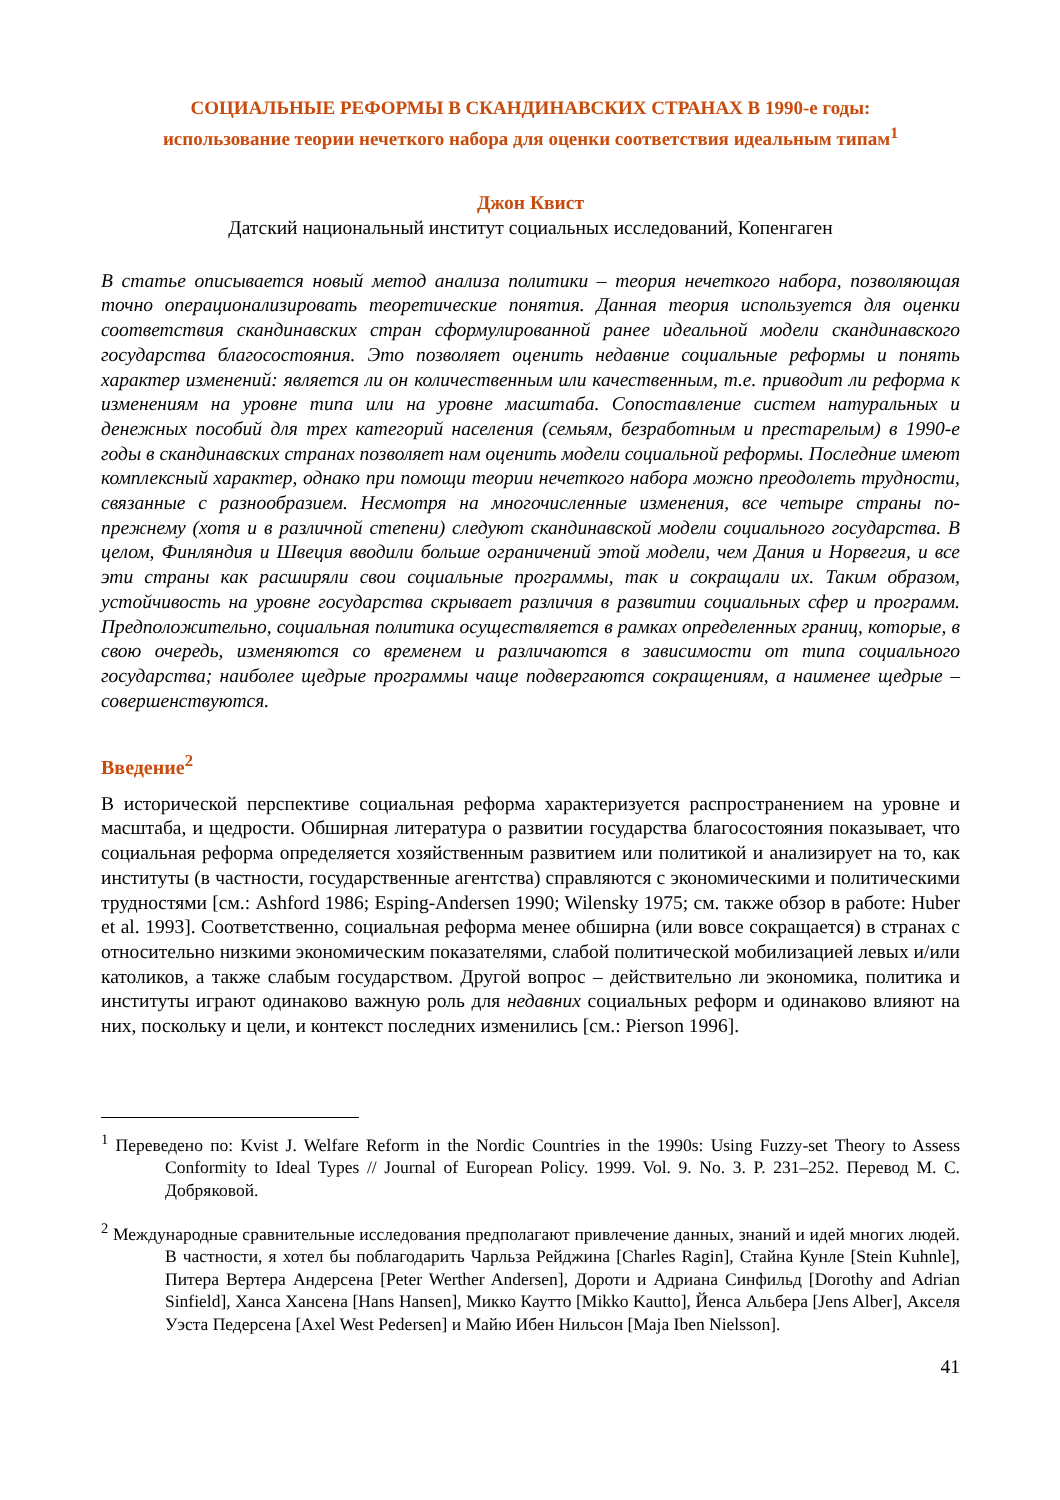СОЦИАЛЬНЫЕ РЕФОРМЫ В СКАНДИНАВСКИХ СТРАНАХ В 1990-е годы:
использование теории нечеткого набора для оценки соответствия идеальным типам<sup>1</sup>
Джон Квист
Датский национальный институт социальных исследований, Копенгаген
В статье описывается новый метод анализа политики – теория нечеткого набора, позволяющая точно операционализировать теоретические понятия. Данная теория используется для оценки соответствия скандинавских стран сформулированной ранее идеальной модели скандинавского государства благосостояния. Это позволяет оценить недавние социальные реформы и понять характер изменений: является ли он количественным или качественным, т.е. приводит ли реформа к изменениям на уровне типа или на уровне масштаба. Сопоставление систем натуральных и денежных пособий для трех категорий населения (семьям, безработным и престарелым) в 1990-е годы в скандинавских странах позволяет нам оценить модели социальной реформы. Последние имеют комплексный характер, однако при помощи теории нечеткого набора можно преодолеть трудности, связанные с разнообразием. Несмотря на многочисленные изменения, все четыре страны по-прежнему (хотя и в различной степени) следуют скандинавской модели социального государства. В целом, Финляндия и Швеция вводили больше ограничений этой модели, чем Дания и Норвегия, и все эти страны как расширяли свои социальные программы, так и сокращали их. Таким образом, устойчивость на уровне государства скрывает различия в развитии социальных сфер и программ. Предположительно, социальная политика осуществляется в рамках определенных границ, которые, в свою очередь, изменяются со временем и различаются в зависимости от типа социального государства; наиболее щедрые программы чаще подвергаются сокращениям, а наименее щедрые – совершенствуются.
Введение<sup>2</sup>
В исторической перспективе социальная реформа характеризуется распространением на уровне и масштаба, и щедрости. Обширная литература о развитии государства благосостояния показывает, что социальная реформа определяется хозяйственным развитием или политикой и анализирует на то, как институты (в частности, государственные агентства) справляются с экономическими и политическими трудностями [см.: Ashford 1986; Esping-Andersen 1990; Wilensky 1975; см. также обзор в работе: Huber et al. 1993]. Соответственно, социальная реформа менее обширна (или вовсе сокращается) в странах с относительно низкими экономическим показателями, слабой политической мобилизацией левых и/или католиков, а также слабым государством. Другой вопрос – действительно ли экономика, политика и институты играют одинаково важную роль для недавних социальных реформ и одинаково влияют на них, поскольку и цели, и контекст последних изменились [см.: Pierson 1996].
<sup>1</sup> Переведено по: Kvist J. Welfare Reform in the Nordic Countries in the 1990s: Using Fuzzy-set Theory to Assess Conformity to Ideal Types // Journal of European Policy. 1999. Vol. 9. No. 3. P. 231–252. Перевод М. С. Добряковой.
<sup>2</sup> Международные сравнительные исследования предполагают привлечение данных, знаний и идей многих людей. В частности, я хотел бы поблагодарить Чарльза Рейджина [Charles Ragin], Стайна Кунле [Stein Kuhnle], Питера Вертера Андерсена [Peter Werther Andersen], Дороти и Адриана Синфильд [Dorothy and Adrian Sinfield], Ханса Хансена [Hans Hansen], Микко Каутто [Mikko Kautto], Йенса Альбера [Jens Alber], Акселя Уэста Педерсена [Axel West Pedersen] и Майю Ибен Нильсон [Maja Iben Nielsson].
41